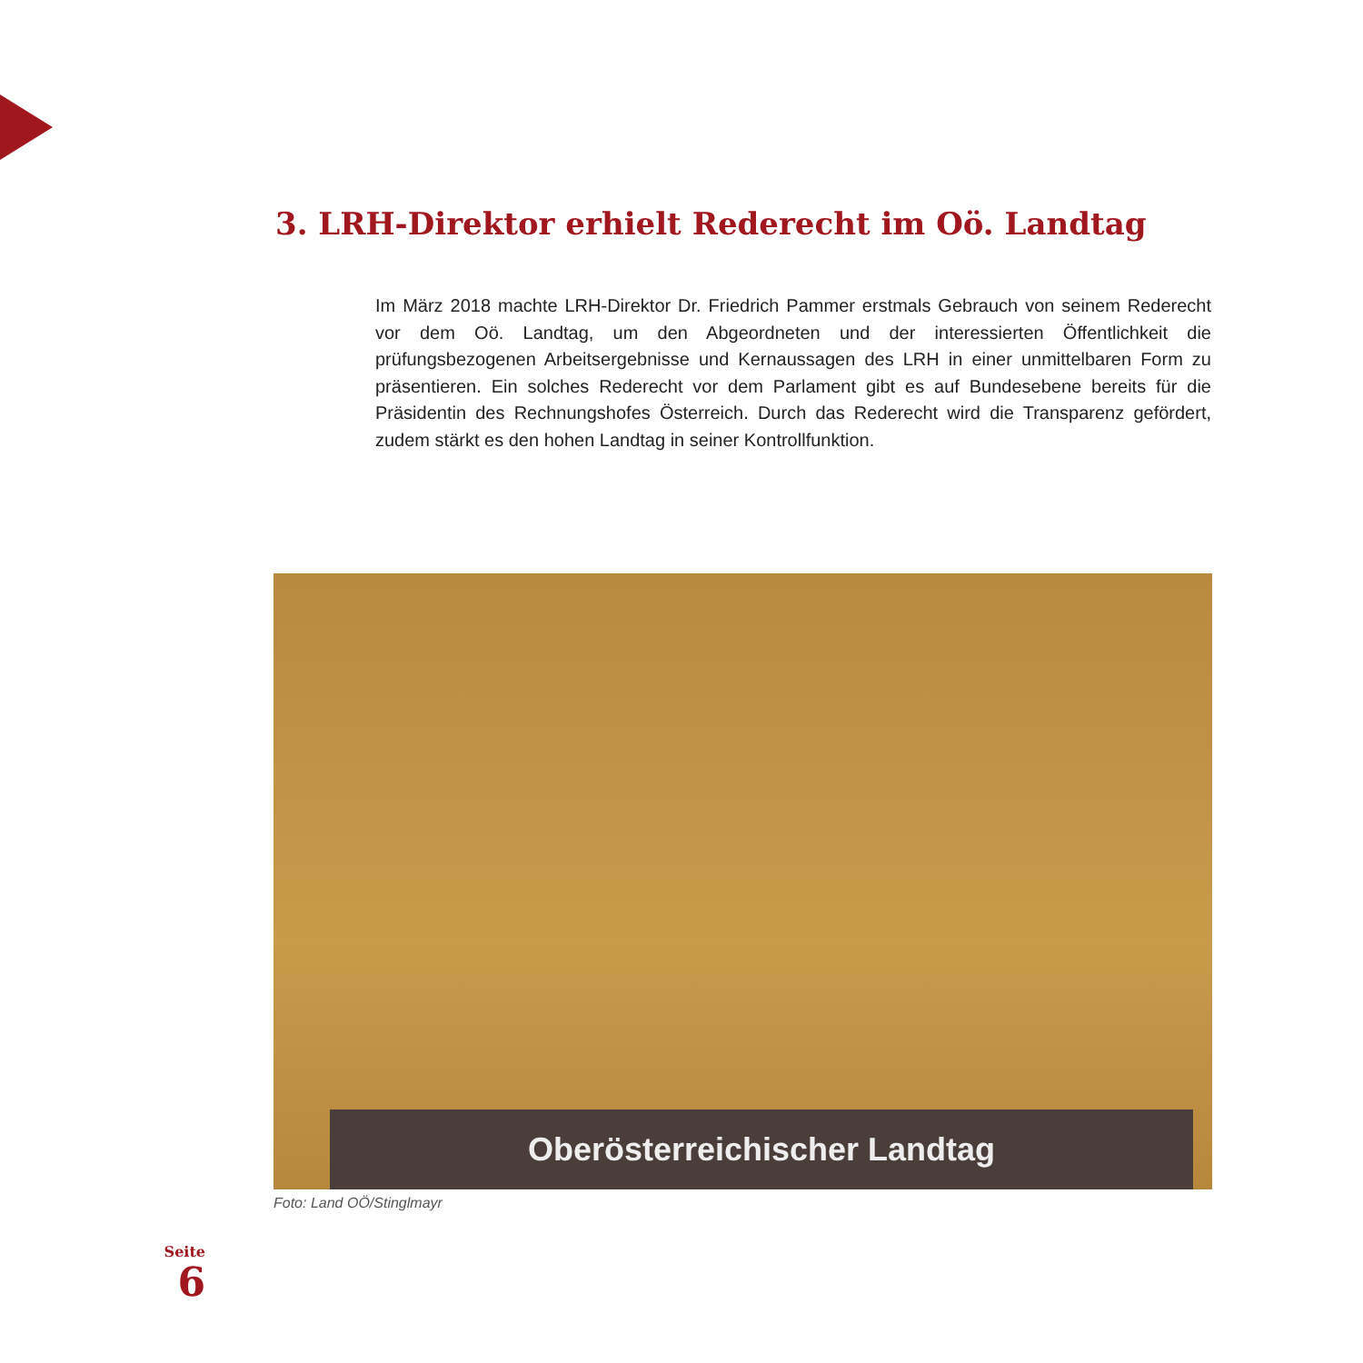3. LRH-Direktor erhielt Rederecht im Oö. Landtag
Im März 2018 machte LRH-Direktor Dr. Friedrich Pammer erstmals Gebrauch von seinem Rederecht vor dem Oö. Landtag, um den Abgeordneten und der interessierten Öffentlichkeit die prüfungsbezogenen Arbeitsergebnisse und Kernaussagen des LRH in einer unmittelbaren Form zu präsentieren. Ein solches Rederecht vor dem Parlament gibt es auf Bundesebene bereits für die Präsidentin des Rechnungshofes Österreich. Durch das Rederecht wird die Transparenz gefördert, zudem stärkt es den hohen Landtag in seiner Kontrollfunktion.
Oberösterreichischer Landtag
Foto: Land OÖ/Stinglmayr
Seite
6